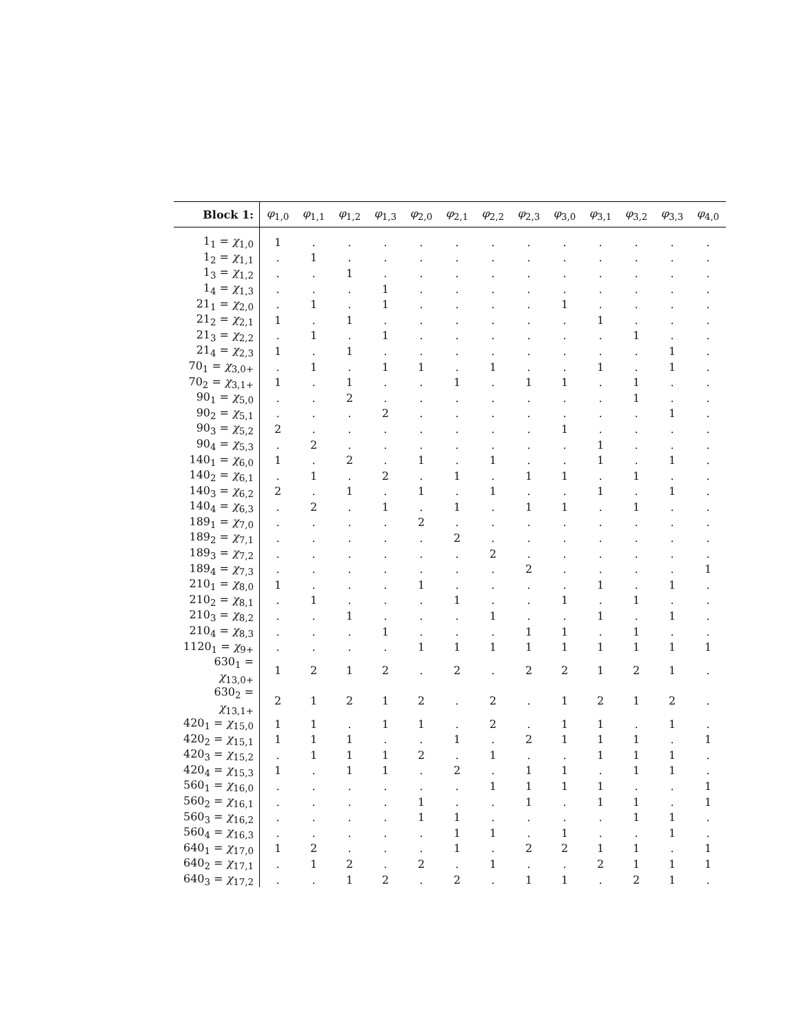| Block 1: | φ<sub>1,0</sub> | φ<sub>1,1</sub> | φ<sub>1,2</sub> | φ<sub>1,3</sub> | φ<sub>2,0</sub> | φ<sub>2,1</sub> | φ<sub>2,2</sub> | φ<sub>2,3</sub> | φ<sub>3,0</sub> | φ<sub>3,1</sub> | φ<sub>3,2</sub> | φ<sub>3,3</sub> | φ<sub>4,0</sub> |
| --- | --- | --- | --- | --- | --- | --- | --- | --- | --- | --- | --- | --- | --- |
| 1<sub>1</sub> = χ<sub>1,0</sub> | 1 | . | . | . | . | . | . | . | . | . | . | . | . |
| 1<sub>2</sub> = χ<sub>1,1</sub> | . | 1 | . | . | . | . | . | . | . | . | . | . | . |
| 1<sub>3</sub> = χ<sub>1,2</sub> | . | . | 1 | . | . | . | . | . | . | . | . | . | . |
| 1<sub>4</sub> = χ<sub>1,3</sub> | . | . | . | 1 | . | . | . | . | . | . | . | . | . |
| 21<sub>1</sub> = χ<sub>2,0</sub> | . | 1 | . | 1 | . | . | . | . | 1 | . | . | . | . |
| 21<sub>2</sub> = χ<sub>2,1</sub> | 1 | . | 1 | . | . | . | . | . | . | 1 | . | . | . |
| 21<sub>3</sub> = χ<sub>2,2</sub> | . | 1 | . | 1 | . | . | . | . | . | . | 1 | . | . |
| 21<sub>4</sub> = χ<sub>2,3</sub> | 1 | . | 1 | . | . | . | . | . | . | . | . | 1 | . |
| 70<sub>1</sub> = χ<sub>3,0+</sub> | . | 1 | . | 1 | 1 | . | 1 | . | . | 1 | . | 1 | . |
| 70<sub>2</sub> = χ<sub>3,1+</sub> | 1 | . | 1 | . | . | 1 | . | 1 | 1 | . | 1 | . | . |
| 90<sub>1</sub> = χ<sub>5,0</sub> | . | . | 2 | . | . | . | . | . | . | . | 1 | . | . |
| 90<sub>2</sub> = χ<sub>5,1</sub> | . | . | . | 2 | . | . | . | . | . | . | . | 1 | . |
| 90<sub>3</sub> = χ<sub>5,2</sub> | 2 | . | . | . | . | . | . | . | 1 | . | . | . | . |
| 90<sub>4</sub> = χ<sub>5,3</sub> | . | 2 | . | . | . | . | . | . | . | 1 | . | . | . |
| 140<sub>1</sub> = χ<sub>6,0</sub> | 1 | . | 2 | . | 1 | . | 1 | . | . | 1 | . | 1 | . |
| 140<sub>2</sub> = χ<sub>6,1</sub> | . | 1 | . | 2 | . | 1 | . | 1 | 1 | . | 1 | . | . |
| 140<sub>3</sub> = χ<sub>6,2</sub> | 2 | . | 1 | . | 1 | . | 1 | . | . | 1 | . | 1 | . |
| 140<sub>4</sub> = χ<sub>6,3</sub> | . | 2 | . | 1 | . | 1 | . | 1 | 1 | . | 1 | . | . |
| 189<sub>1</sub> = χ<sub>7,0</sub> | . | . | . | . | 2 | . | . | . | . | . | . | . | . |
| 189<sub>2</sub> = χ<sub>7,1</sub> | . | . | . | . | . | 2 | . | . | . | . | . | . | . |
| 189<sub>3</sub> = χ<sub>7,2</sub> | . | . | . | . | . | . | 2 | . | . | . | . | . | . |
| 189<sub>4</sub> = χ<sub>7,3</sub> | . | . | . | . | . | . | . | 2 | . | . | . | . | 1 |
| 210<sub>1</sub> = χ<sub>8,0</sub> | 1 | . | . | . | 1 | . | . | . | . | 1 | . | 1 | . |
| 210<sub>2</sub> = χ<sub>8,1</sub> | . | 1 | . | . | . | 1 | . | . | 1 | . | 1 | . | . |
| 210<sub>3</sub> = χ<sub>8,2</sub> | . | . | 1 | . | . | . | 1 | . | . | 1 | . | 1 | . |
| 210<sub>4</sub> = χ<sub>8,3</sub> | . | . | . | 1 | . | . | . | 1 | 1 | . | 1 | . | . |
| 1120<sub>1</sub> = χ<sub>9+</sub> | . | . | . | . | 1 | 1 | 1 | 1 | 1 | 1 | 1 | 1 | 1 |
| 630<sub>1</sub> = χ<sub>13,0+</sub> | 1 | 2 | 1 | 2 | . | 2 | . | 2 | 2 | 1 | 2 | 1 | . |
| 630<sub>2</sub> = χ<sub>13,1+</sub> | 2 | 1 | 2 | 1 | 2 | . | 2 | . | 1 | 2 | 1 | 2 | . |
| 420<sub>1</sub> = χ<sub>15,0</sub> | 1 | 1 | . | 1 | 1 | . | 2 | . | 1 | 1 | . | 1 | . |
| 420<sub>2</sub> = χ<sub>15,1</sub> | 1 | 1 | 1 | . | . | 1 | . | 2 | 1 | 1 | 1 | . | 1 |
| 420<sub>3</sub> = χ<sub>15,2</sub> | . | 1 | 1 | 1 | 2 | . | 1 | . | . | 1 | 1 | 1 | . |
| 420<sub>4</sub> = χ<sub>15,3</sub> | 1 | . | 1 | 1 | . | 2 | . | 1 | 1 | . | 1 | 1 | . |
| 560<sub>1</sub> = χ<sub>16,0</sub> | . | . | . | . | . | . | 1 | 1 | 1 | 1 | . | . | 1 |
| 560<sub>2</sub> = χ<sub>16,1</sub> | . | . | . | . | 1 | . | . | 1 | . | 1 | 1 | . | 1 |
| 560<sub>3</sub> = χ<sub>16,2</sub> | . | . | . | . | 1 | 1 | . | . | . | . | 1 | 1 | . |
| 560<sub>4</sub> = χ<sub>16,3</sub> | . | . | . | . | . | 1 | 1 | . | 1 | . | . | 1 | . |
| 640<sub>1</sub> = χ<sub>17,0</sub> | 1 | 2 | . | . | . | 1 | . | 2 | 2 | 1 | 1 | . | 1 |
| 640<sub>2</sub> = χ<sub>17,1</sub> | . | 1 | 2 | . | 2 | . | 1 | . | . | 2 | 1 | 1 | 1 |
| 640<sub>3</sub> = χ<sub>17,2</sub> | . | . | 1 | 2 | . | 2 | . | 1 | 1 | . | 2 | 1 | . |